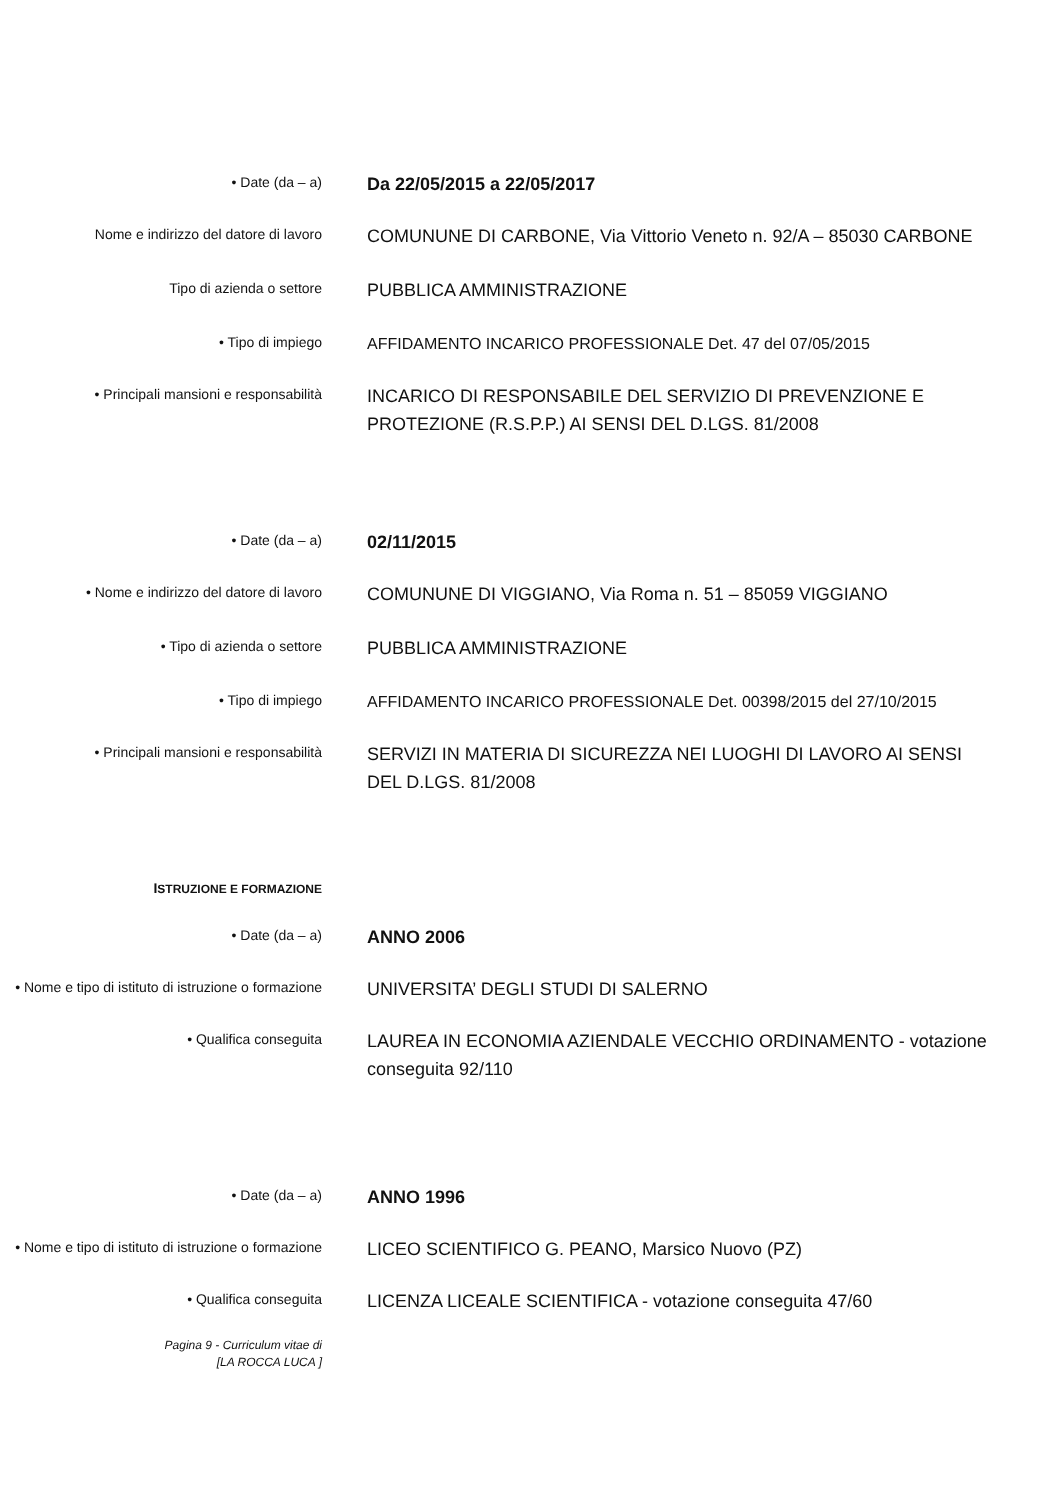• Date (da – a)
Da 22/05/2015 a 22/05/2017
Nome e indirizzo del datore di lavoro
COMUNUNE DI CARBONE, Via Vittorio Veneto n. 92/A – 85030 CARBONE
Tipo di azienda o settore
PUBBLICA AMMINISTRAZIONE
• Tipo di impiego
AFFIDAMENTO INCARICO PROFESSIONALE Det. 47 del 07/05/2015
• Principali mansioni e responsabilità
INCARICO DI RESPONSABILE DEL SERVIZIO DI PREVENZIONE E PROTEZIONE (R.S.P.P.) AI SENSI DEL D.LGS. 81/2008
• Date (da – a)
02/11/2015
• Nome e indirizzo del datore di lavoro
COMUNUNE DI VIGGIANO, Via Roma n. 51 – 85059 VIGGIANO
• Tipo di azienda o settore
PUBBLICA AMMINISTRAZIONE
• Tipo di impiego
AFFIDAMENTO INCARICO PROFESSIONALE Det. 00398/2015 del 27/10/2015
• Principali mansioni e responsabilità
SERVIZI IN MATERIA DI SICUREZZA NEI LUOGHI DI LAVORO AI SENSI DEL D.LGS. 81/2008
ISTRUZIONE E FORMAZIONE
• Date (da – a)
ANNO 2006
• Nome e tipo di istituto di istruzione o formazione
UNIVERSITA’ DEGLI STUDI DI SALERNO
• Qualifica conseguita
LAUREA IN ECONOMIA AZIENDALE VECCHIO ORDINAMENTO - votazione conseguita 92/110
• Date (da – a)
ANNO 1996
• Nome e tipo di istituto di istruzione o formazione
LICEO SCIENTIFICO G. PEANO, Marsico Nuovo (PZ)
• Qualifica conseguita
LICENZA LICEALE SCIENTIFICA - votazione conseguita 47/60
Pagina 9 - Curriculum vitae di
[LA ROCCA LUCA ]